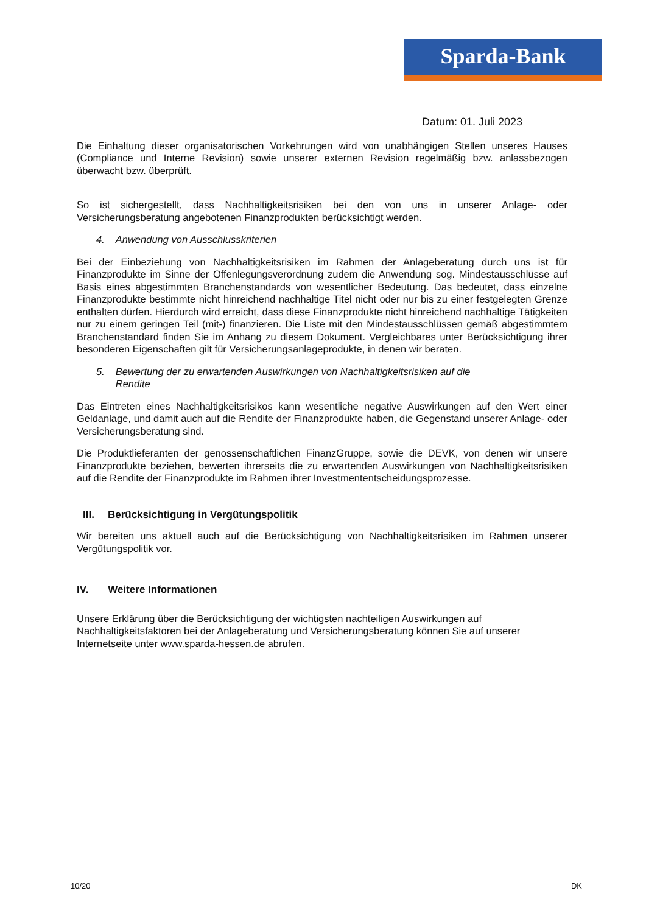Sparda-Bank
Datum: 01. Juli 2023
Die Einhaltung dieser organisatorischen Vorkehrungen wird von unabhängigen Stellen unseres Hauses (Compliance und Interne Revision) sowie unserer externen Revision regelmäßig bzw. anlassbezogen überwacht bzw. überprüft.
So ist sichergestellt, dass Nachhaltigkeitsrisiken bei den von uns in unserer Anlage- oder Versicherungsberatung angebotenen Finanzprodukten berücksichtigt werden.
4. Anwendung von Ausschlusskriterien
Bei der Einbeziehung von Nachhaltigkeitsrisiken im Rahmen der Anlageberatung durch uns ist für Finanzprodukte im Sinne der Offenlegungsverordnung zudem die Anwendung sog. Mindestausschlüsse auf Basis eines abgestimmten Branchenstandards von wesentlicher Bedeutung. Das bedeutet, dass einzelne Finanzprodukte bestimmte nicht hinreichend nachhaltige Titel nicht oder nur bis zu einer festgelegten Grenze enthalten dürfen. Hierdurch wird erreicht, dass diese Finanzprodukte nicht hinreichend nachhaltige Tätigkeiten nur zu einem geringen Teil (mit-) finanzieren. Die Liste mit den Mindestausschlüssen gemäß abgestimmtem Branchenstandard finden Sie im Anhang zu diesem Dokument. Vergleichbares unter Berücksichtigung ihrer besonderen Eigenschaften gilt für Versicherungsanlageprodukte, in denen wir beraten.
5. Bewertung der zu erwartenden Auswirkungen von Nachhaltigkeitsrisiken auf die
Rendite
Das Eintreten eines Nachhaltigkeitsrisikos kann wesentliche negative Auswirkungen auf den Wert einer Geldanlage, und damit auch auf die Rendite der Finanzprodukte haben, die Gegenstand unserer Anlage- oder Versicherungsberatung sind.
Die Produktlieferanten der genossenschaftlichen FinanzGruppe, sowie die DEVK, von denen wir unsere Finanzprodukte beziehen, bewerten ihrerseits die zu erwartenden Auswirkungen von Nachhaltigkeitsrisiken auf die Rendite der Finanzprodukte im Rahmen ihrer Investmententscheidungsprozesse.
III. Berücksichtigung in Vergütungspolitik
Wir bereiten uns aktuell auch auf die Berücksichtigung von Nachhaltigkeitsrisiken im Rahmen unserer Vergütungspolitik vor.
IV. Weitere Informationen
Unsere Erklärung über die Berücksichtigung der wichtigsten nachteiligen Auswirkungen auf Nachhaltigkeitsfaktoren bei der Anlageberatung und Versicherungsberatung können Sie auf unserer Internetseite unter www.sparda-hessen.de abrufen.
10/20 DK